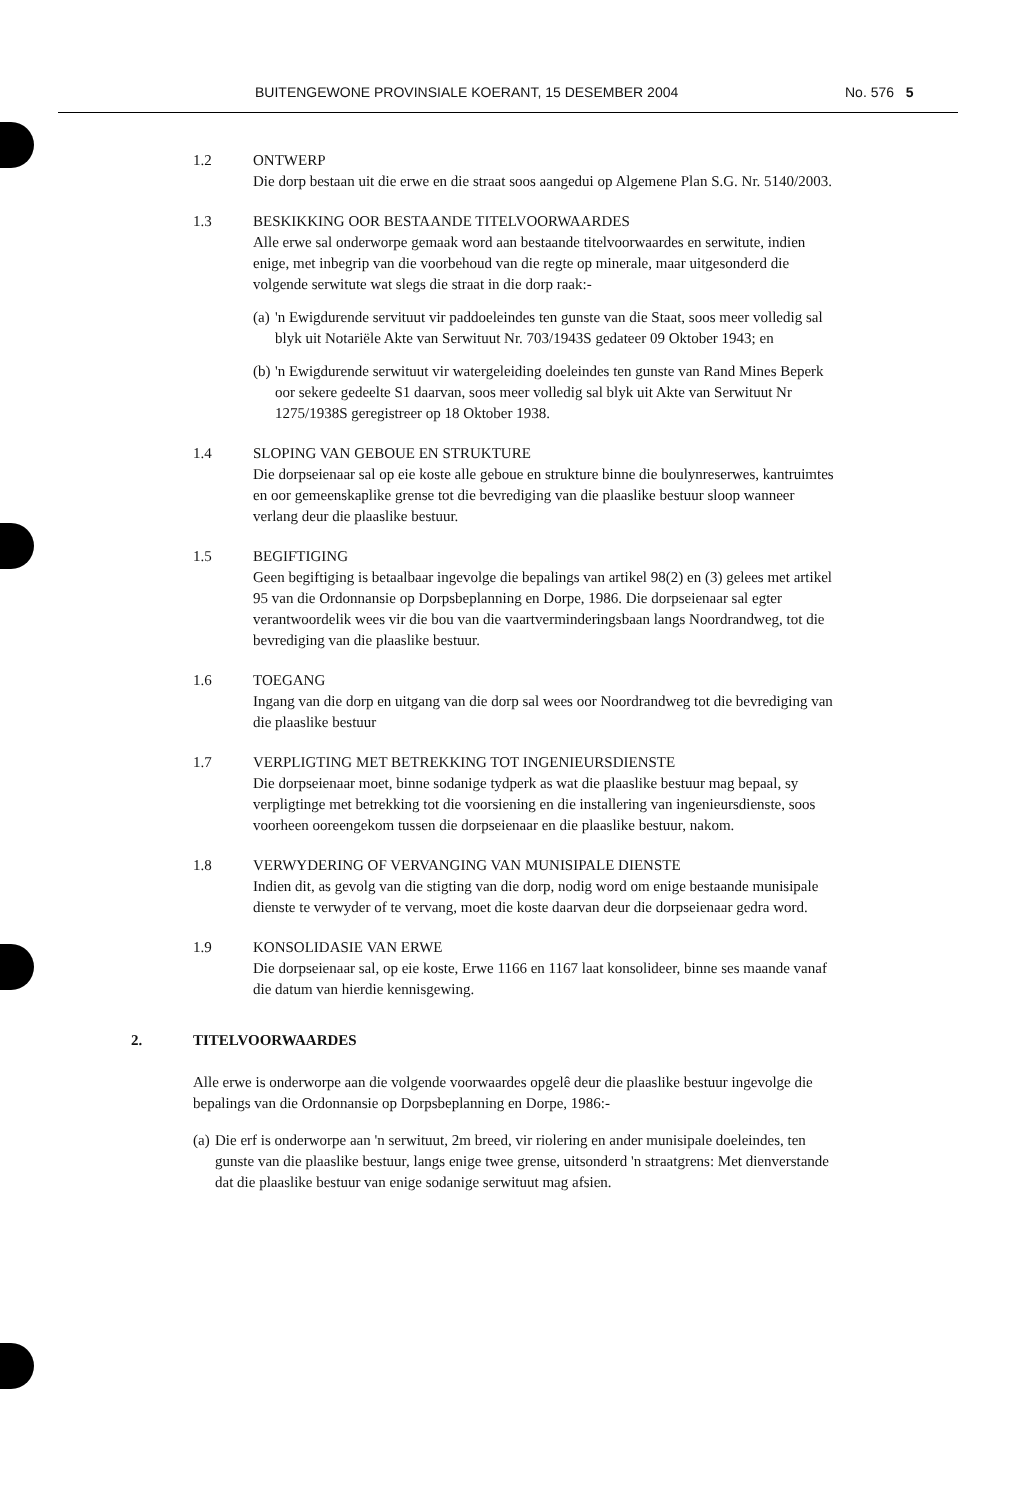BUITENGEWONE PROVINSIALE KOERANT, 15 DESEMBER 2004 No. 576 5
1.2 ONTWERP
Die dorp bestaan uit die erwe en die straat soos aangedui op Algemene Plan S.G. Nr. 5140/2003.
1.3 BESKIKKING OOR BESTAANDE TITELVOORWAARDES
Alle erwe sal onderworpe gemaak word aan bestaande titelvoorwaardes en serwitute, indien enige, met inbegrip van die voorbehoud van die regte op minerale, maar uitgesonderd die volgende serwitute wat slegs die straat in die dorp raak:-
(a)
'n Ewigdurende servituut vir paddoeleindes ten gunste van die Staat, soos meer volledig sal blyk uit Notariële Akte van Serwituut Nr. 703/1943S gedateer 09 Oktober 1943; en
(b)
'n Ewigdurende serwituut vir watergeleiding doeleindes ten gunste van Rand Mines Beperk oor sekere gedeelte S1 daarvan, soos meer volledig sal blyk uit Akte van Serwituut Nr 1275/1938S geregistreer op 18 Oktober 1938.
1.4 SLOPING VAN GEBOUE EN STRUKTURE
Die dorpseienaar sal op eie koste alle geboue en strukture binne die boulynreserwes, kantruimtes en oor gemeenskaplike grense tot die bevrediging van die plaaslike bestuur sloop wanneer verlang deur die plaaslike bestuur.
1.5 BEGIFTIGING
Geen begiftiging is betaalbaar ingevolge die bepalings van artikel 98(2) en (3) gelees met artikel 95 van die Ordonnansie op Dorpsbeplanning en Dorpe, 1986. Die dorpseienaar sal egter verantwoordelik wees vir die bou van die vaartverminderingsbaan langs Noordrandweg, tot die bevrediging van die plaaslike bestuur.
1.6 TOEGANG
Ingang van die dorp en uitgang van die dorp sal wees oor Noordrandweg tot die bevrediging van die plaaslike bestuur
1.7 VERPLIGTING MET BETREKKING TOT INGENIEURSDIENSTE
Die dorpseienaar moet, binne sodanige tydperk as wat die plaaslike bestuur mag bepaal, sy verpligtinge met betrekking tot die voorsiening en die installering van ingenieursdienste, soos voorheen ooreengekom tussen die dorpseienaar en die plaaslike bestuur, nakom.
1.8 VERWYDERING OF VERVANGING VAN MUNISIPALE DIENSTE
Indien dit, as gevolg van die stigting van die dorp, nodig word om enige bestaande munisipale dienste te verwyder of te vervang, moet die koste daarvan deur die dorpseienaar gedra word.
1.9 KONSOLIDASIE VAN ERWE
Die dorpseienaar sal, op eie koste, Erwe 1166 en 1167 laat konsolideer, binne ses maande vanaf die datum van hierdie kennisgewing.
2. TITELVOORWAARDES
Alle erwe is onderworpe aan die volgende voorwaardes opgelê deur die plaaslike bestuur ingevolge die bepalings van die Ordonnansie op Dorpsbeplanning en Dorpe, 1986:-
(a)
Die erf is onderworpe aan 'n serwituut, 2m breed, vir riolering en ander munisipale doeleindes, ten gunste van die plaaslike bestuur, langs enige twee grense, uitsonderd 'n straatgrens: Met dienverstande dat die plaaslike bestuur van enige sodanige serwituut mag afsien.